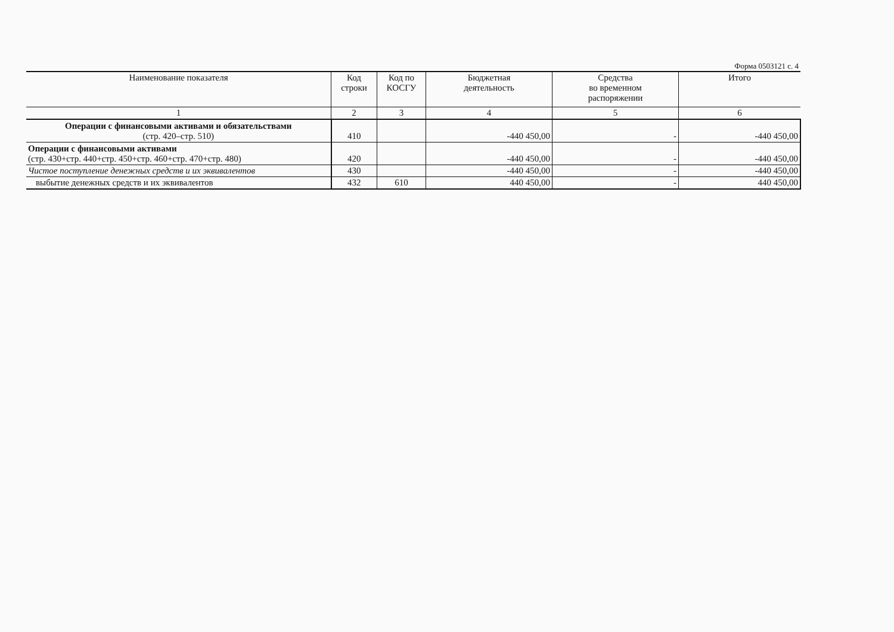Форма 0503121 с. 4
| Наименование показателя | Код строки | Код по КОСГУ | Бюджетная деятельность | Средства во временном распоряжении | Итого |
| --- | --- | --- | --- | --- | --- |
| 1 | 2 | 3 | 4 | 5 | 6 |
| Операции с финансовыми активами и обязательствами (стр. 420–стр. 510) | 410 | | -440 450,00 | - | -440 450,00 |
| Операции с финансовыми активами (стр. 430+стр. 440+стр. 450+стр. 460+стр. 470+стр. 480) | 420 | | -440 450,00 | - | -440 450,00 |
| Чистое поступление денежных средств и их эквивалентов | 430 | | -440 450,00 | - | -440 450,00 |
| выбытие денежных средств и их эквивалентов | 432 | 610 | 440 450,00 | - | 440 450,00 |